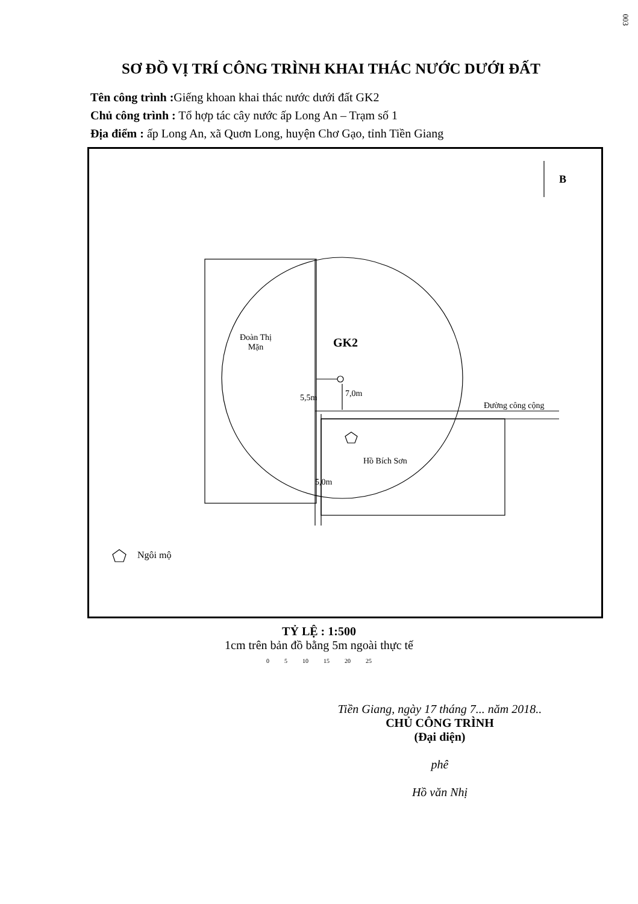003
SƠ ĐỒ VỊ TRÍ CÔNG TRÌNH KHAI THÁC NƯỚC DƯỚI ĐẤT
Tên công trình : Giếng khoan khai thác nước dưới đất GK2
Chủ công trình : Tổ hợp tác cây nước ấp Long An – Trạm số 1
Địa điểm : ấp Long An, xã Quơn Long, huyện Chơ Gạo, tỉnh Tiền Giang
B
Đoàn Thị
Mặn
GK2
5,5m 7,0m
Đường công cộng
Hồ Bích Sơn
5,0m
Ngôi mộ
TỶ LỆ : 1:500
1cm trên bản đồ bằng 5m ngoài thực tế
0 5 10 15 20 25
Tiền Giang, ngày 17 tháng 7... năm 2018..
CHỦ CÔNG TRÌNH
(Đại diện)
phê
Hồ văn Nhị